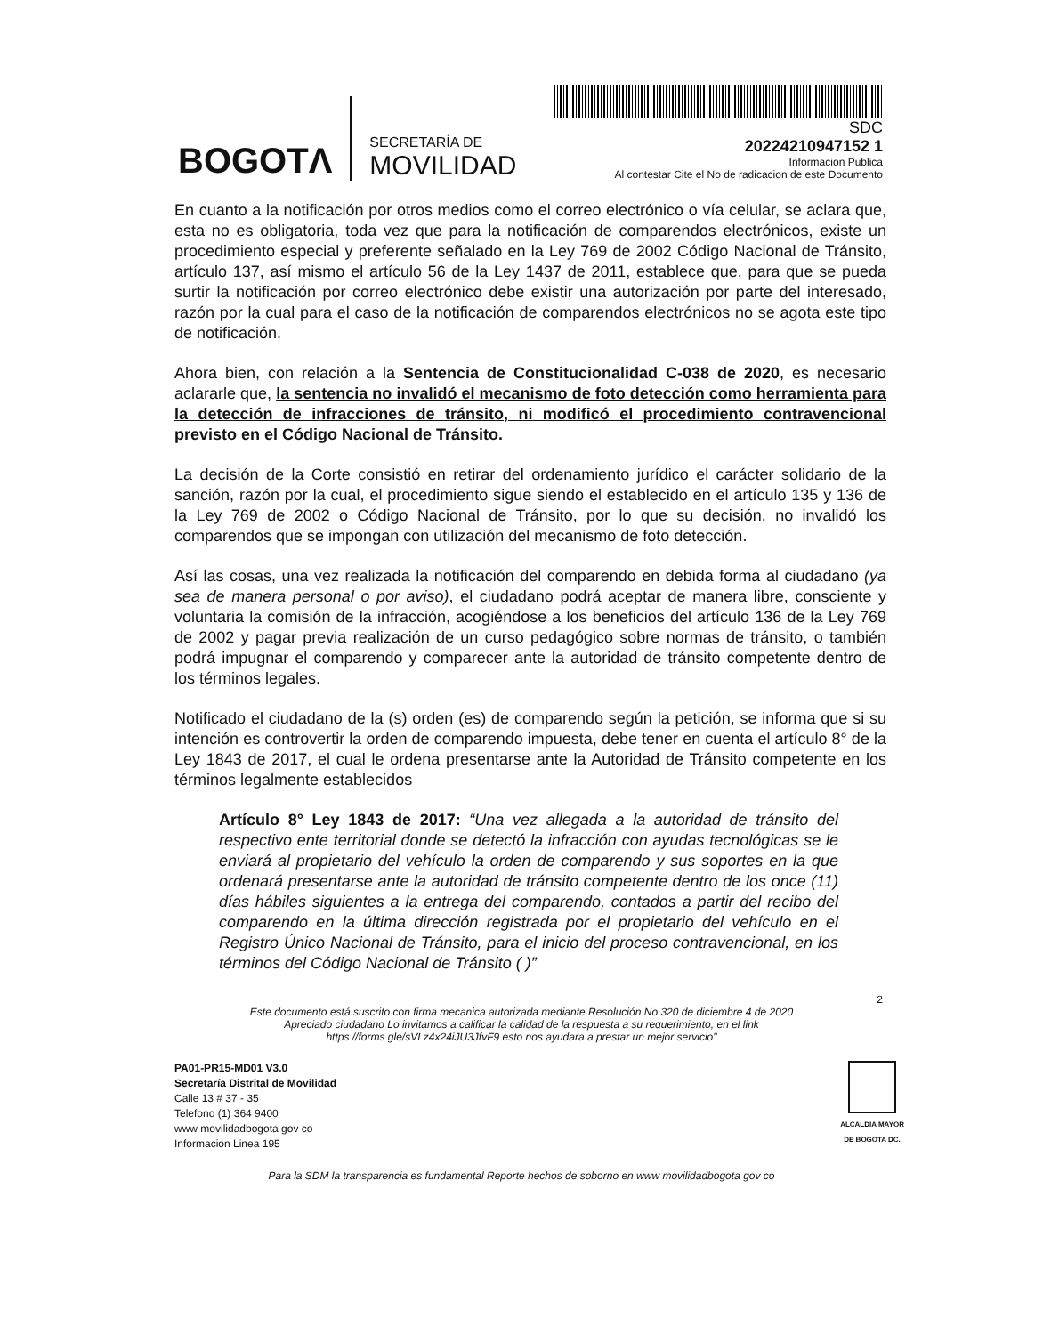BOGOTΛ
SECRETARÍA DE
MOVILIDAD
SDC
20224210947152 1
Informacion Publica
Al contestar Cite el No de radicacion de este Documento
En cuanto a la notificación por otros medios como el correo electrónico o vía celular, se aclara que, esta no es obligatoria, toda vez que para la notificación de comparendos electrónicos, existe un procedimiento especial y preferente señalado en la Ley 769 de 2002 Código Nacional de Tránsito, artículo 137, así mismo el artículo 56 de la Ley 1437 de 2011, establece que, para que se pueda surtir la notificación por correo electrónico debe existir una autorización por parte del interesado, razón por la cual para el caso de la notificación de comparendos electrónicos no se agota este tipo de notificación.
Ahora bien, con relación a la Sentencia de Constitucionalidad C-038 de 2020, es necesario aclararle que, la sentencia no invalidó el mecanismo de foto detección como herramienta para la detección de infracciones de tránsito, ni modificó el procedimiento contravencional previsto en el Código Nacional de Tránsito.
La decisión de la Corte consistió en retirar del ordenamiento jurídico el carácter solidario de la sanción, razón por la cual, el procedimiento sigue siendo el establecido en el artículo 135 y 136 de la Ley 769 de 2002 o Código Nacional de Tránsito, por lo que su decisión, no invalidó los comparendos que se impongan con utilización del mecanismo de foto detección.
Así las cosas, una vez realizada la notificación del comparendo en debida forma al ciudadano (ya sea de manera personal o por aviso), el ciudadano podrá aceptar de manera libre, consciente y voluntaria la comisión de la infracción, acogiéndose a los beneficios del artículo 136 de la Ley 769 de 2002 y pagar previa realización de un curso pedagógico sobre normas de tránsito, o también podrá impugnar el comparendo y comparecer ante la autoridad de tránsito competente dentro de los términos legales.
Notificado el ciudadano de la (s) orden (es) de comparendo según la petición, se informa que si su intención es controvertir la orden de comparendo impuesta, debe tener en cuenta el artículo 8° de la Ley 1843 de 2017, el cual le ordena presentarse ante la Autoridad de Tránsito competente en los términos legalmente establecidos
Artículo 8° Ley 1843 de 2017: “Una vez allegada a la autoridad de tránsito del respectivo ente territorial donde se detectó la infracción con ayudas tecnológicas se le enviará al propietario del vehículo la orden de comparendo y sus soportes en la que ordenará presentarse ante la autoridad de tránsito competente dentro de los once (11) días hábiles siguientes a la entrega del comparendo, contados a partir del recibo del comparendo en la última dirección registrada por el propietario del vehículo en el Registro Único Nacional de Tránsito, para el inicio del proceso contravencional, en los términos del Código Nacional de Tránsito ( )”
2
Este documento está suscrito con firma mecanica autorizada mediante Resolución No 320 de diciembre 4 de 2020
Apreciado ciudadano Lo invitamos a calificar la calidad de la respuesta a su requerimiento, en el link
https //forms gle/sVLz4x24iJU3JfvF9 esto nos ayudara a prestar un mejor servicio"
PA01-PR15-MD01 V3.0
Secretaría Distrital de Movilidad
Calle 13 # 37 - 35
Telefono (1) 364 9400
www movilidadbogota gov co
Informacion Linea 195
ALCALDIA MAYOR
DE BOGOTA DC.
Para la SDM la transparencia es fundamental Reporte hechos de soborno en www movilidadbogota gov co